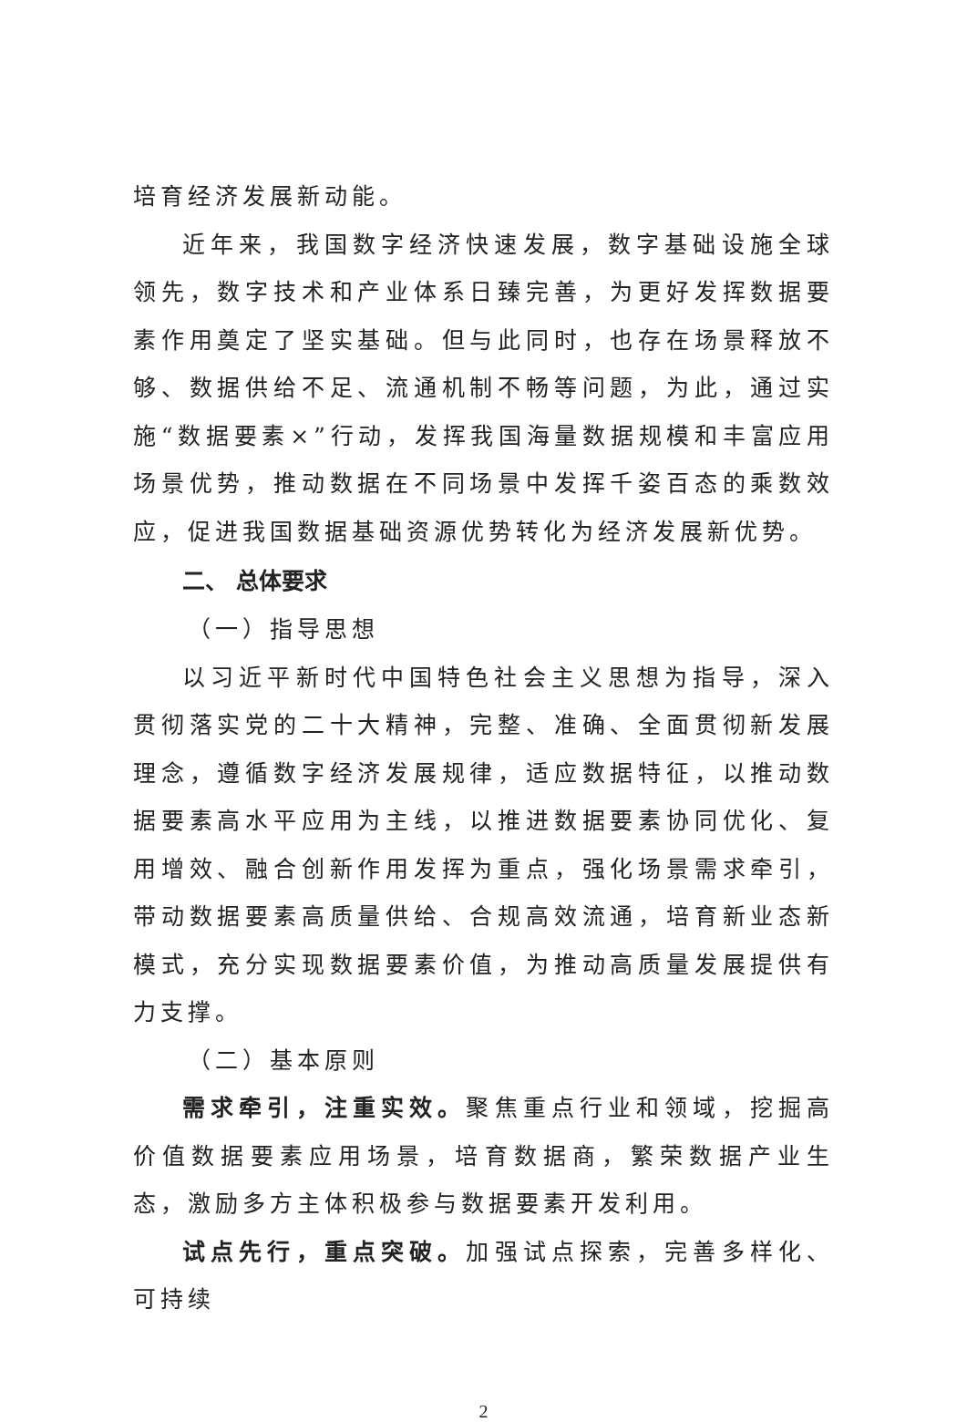培育经济发展新动能。
近年来，我国数字经济快速发展，数字基础设施全球领先，数字技术和产业体系日臻完善，为更好发挥数据要素作用奠定了坚实基础。但与此同时，也存在场景释放不够、数据供给不足、流通机制不畅等问题，为此，通过实施“数据要素×”行动，发挥我国海量数据规模和丰富应用场景优势，推动数据在不同场景中发挥千姿百态的乘数效应，促进我国数据基础资源优势转化为经济发展新优势。
二、 总体要求
（一）指导思想
以习近平新时代中国特色社会主义思想为指导，深入贯彻落实党的二十大精神，完整、准确、全面贯彻新发展理念，遵循数字经济发展规律，适应数据特征，以推动数据要素高水平应用为主线，以推进数据要素协同优化、复用增效、融合创新作用发挥为重点，强化场景需求牵引，带动数据要素高质量供给、合规高效流通，培育新业态新模式，充分实现数据要素价值，为推动高质量发展提供有力支撑。
（二）基本原则
需求牵引，注重实效。聚焦重点行业和领域，挖掘高价值数据要素应用场景，培育数据商，繁荣数据产业生态，激励多方主体积极参与数据要素开发利用。
试点先行，重点突破。加强试点探索，完善多样化、可持续
2